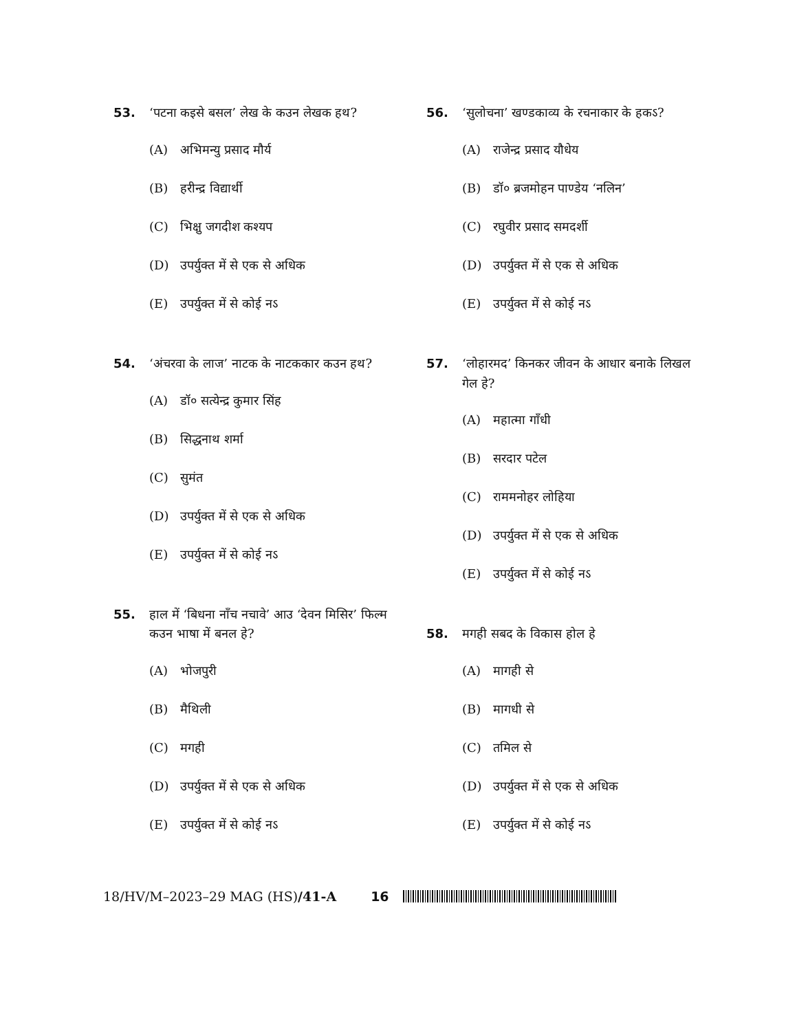53. ‘पटना कइसे बसल’ लेख के कउन लेखक हथ?
(A) अभिमन्यु प्रसाद मौर्य
(B) हरीन्द्र विद्यार्थी
(C) भिक्षु जगदीश कश्यप
(D) उपर्युक्त में से एक से अधिक
(E) उपर्युक्त में से कोई नऽ
54. ‘अंचरवा के लाज’ नाटक के नाटककार कउन हथ?
(A) डॉ० सत्येन्द्र कुमार सिंह
(B) सिद्धनाथ शर्मा
(C) सुमंत
(D) उपर्युक्त में से एक से अधिक
(E) उपर्युक्त में से कोई नऽ
55. हाल में ‘बिधना नाँच नचावे’ आउ ‘देवन मिसिर’ फिल्म कउन भाषा में बनल हे?
(A) भोजपुरी
(B) मैथिली
(C) मगही
(D) उपर्युक्त में से एक से अधिक
(E) उपर्युक्त में से कोई नऽ
56. ‘सुलोचना’ खण्डकाव्य के रचनाकार के हकऽ?
(A) राजेन्द्र प्रसाद यौधेय
(B) डॉ० ब्रजमोहन पाण्डेय ‘नलिन’
(C) रघुवीर प्रसाद समदर्शी
(D) उपर्युक्त में से एक से अधिक
(E) उपर्युक्त में से कोई नऽ
57. ‘लोहारमद’ किनकर जीवन के आधार बनाके लिखल गेल हे?
(A) महात्मा गाँधी
(B) सरदार पटेल
(C) राममनोहर लोहिया
(D) उपर्युक्त में से एक से अधिक
(E) उपर्युक्त में से कोई नऽ
58. मगही सबद के विकास होल हे
(A) मागही से
(B) मागधी से
(C) तमिल से
(D) उपर्युक्त में से एक से अधिक
(E) उपर्युक्त में से कोई नऽ
18/HV/M–2023–29 MAG (HS)/41-A 16